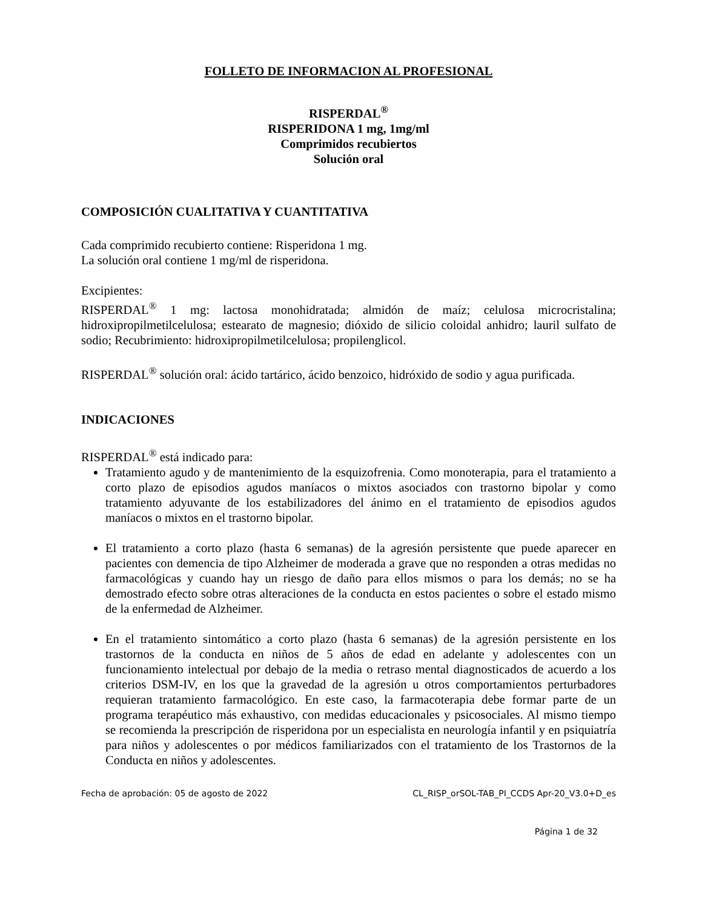FOLLETO DE INFORMACION AL PROFESIONAL
RISPERDAL<sup>®</sup>
RISPERIDONA 1 mg, 1mg/ml
Comprimidos recubiertos
Solución oral
COMPOSICIÓN CUALITATIVA Y CUANTITATIVA
Cada comprimido recubierto contiene: Risperidona 1 mg.
La solución oral contiene 1 mg/ml de risperidona.
Excipientes:
RISPERDAL<sup>®</sup> 1 mg: lactosa monohidratada; almidón de maíz; celulosa microcristalina; hidroxipropilmetilcelulosa; estearato de magnesio; dióxido de silicio coloidal anhidro; lauril sulfato de sodio; Recubrimiento: hidroxipropilmetilcelulosa; propilenglicol.
RISPERDAL<sup>®</sup> solución oral: ácido tartárico, ácido benzoico, hidróxido de sodio y agua purificada.
INDICACIONES
RISPERDAL<sup>®</sup> está indicado para:
Tratamiento agudo y de mantenimiento de la esquizofrenia. Como monoterapia, para el tratamiento a corto plazo de episodios agudos maníacos o mixtos asociados con trastorno bipolar y como tratamiento adyuvante de los estabilizadores del ánimo en el tratamiento de episodios agudos maníacos o mixtos en el trastorno bipolar.
El tratamiento a corto plazo (hasta 6 semanas) de la agresión persistente que puede aparecer en pacientes con demencia de tipo Alzheimer de moderada a grave que no responden a otras medidas no farmacológicas y cuando hay un riesgo de daño para ellos mismos o para los demás; no se ha demostrado efecto sobre otras alteraciones de la conducta en estos pacientes o sobre el estado mismo de la enfermedad de Alzheimer.
En el tratamiento sintomático a corto plazo (hasta 6 semanas) de la agresión persistente en los trastornos de la conducta en niños de 5 años de edad en adelante y adolescentes con un funcionamiento intelectual por debajo de la media o retraso mental diagnosticados de acuerdo a los criterios DSM-IV, en los que la gravedad de la agresión u otros comportamientos perturbadores requieran tratamiento farmacológico. En este caso, la farmacoterapia debe formar parte de un programa terapéutico más exhaustivo, con medidas educacionales y psicosociales. Al mismo tiempo se recomienda la prescripción de risperidona por un especialista en neurología infantil y en psiquiatría para niños y adolescentes o por médicos familiarizados con el tratamiento de los Trastornos de la Conducta en niños y adolescentes.
Fecha de aprobación: 05 de agosto de 2022 CL_RISP_orSOL-TAB_PI_CCDS Apr-20_V3.0+D_es
Página 1 de 32